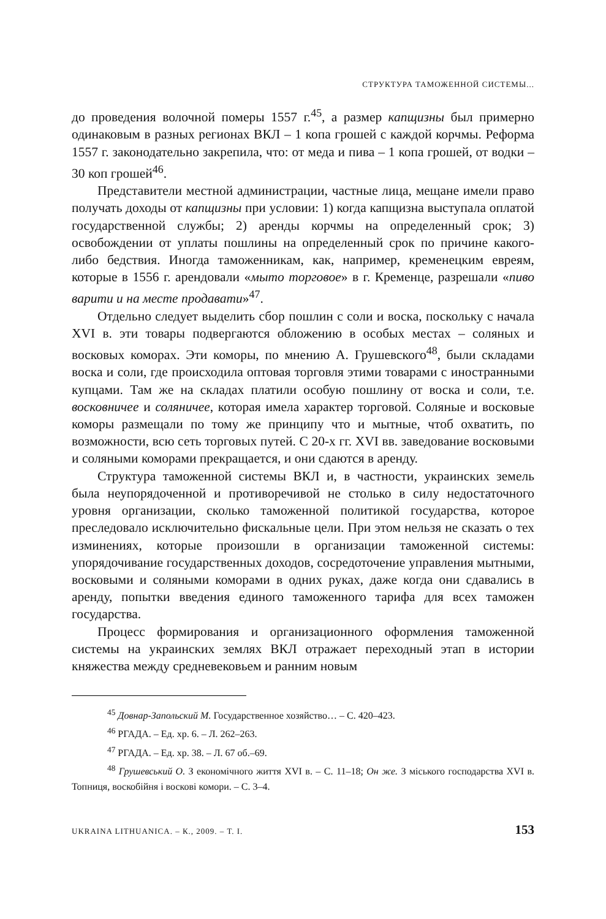СТРУКТУРА ТАМОЖЕННОЙ СИСТЕМЫ...
до проведения волочной померы 1557 г.<sup>45</sup>, а размер капщизны был примерно одинаковым в разных регионах ВКЛ – 1 копа грошей с каждой корчмы. Реформа 1557 г. законодательно закрепила, что: от меда и пива – 1 копа грошей, от водки – 30 коп грошей<sup>46</sup>.
Представители местной администрации, частные лица, мещане имели право получать доходы от капщизны при условии: 1) когда капщизна выступала оплатой государственной службы; 2) аренды корчмы на определенный срок; 3) освобождении от уплаты пошлины на определенный срок по причине какого-либо бедствия. Иногда таможенникам, как, например, кременецким евреям, которые в 1556 г. арендовали «мыто торговое» в г. Кременце, разрешали «пиво варити и на месте продавати»<sup>47</sup>.
Отдельно следует выделить сбор пошлин с соли и воска, поскольку с начала XVI в. эти товары подвергаются обложению в особых местах – соляных и восковых коморах. Эти коморы, по мнению А. Грушевского<sup>48</sup>, были складами воска и соли, где происходила оптовая торговля этими товарами с иностранными купцами. Там же на складах платили особую пошлину от воска и соли, т.е. восковничее и соляничее, которая имела характер торговой. Соляные и восковые коморы размещали по тому же принципу что и мытные, чтоб охватить, по возможности, всю сеть торговых путей. С 20-х гг. XVI вв. заведование восковыми и соляными коморами прекращается, и они сдаются в аренду.
Структура таможенной системы ВКЛ и, в частности, украинских земель была неупорядоченной и противоречивой не столько в силу недостаточного уровня организации, сколько таможенной политикой государства, которое преследовало исключительно фискальные цели. При этом нельзя не сказать о тех изминениях, которые произошли в организации таможенной системы: упорядочивание государственных доходов, сосредоточение управления мытными, восковыми и соляными коморами в одних руках, даже когда они сдавались в аренду, попытки введения единого таможенного тарифа для всех таможен государства.
Процесс формирования и организационного оформления таможенной системы на украинских землях ВКЛ отражает переходный этап в истории княжества между средневековьем и ранним новым
<sup>45</sup> Довнар-Запольский М. Государственное хозяйство… – С. 420–423.
<sup>46</sup> РГАДА. – Ед. хр. 6. – Л. 262–263.
<sup>47</sup> РГАДА. – Ед. хр. 38. – Л. 67 об.–69.
<sup>48</sup> Грушевський О. З економічного життя XVI в. – С. 11–18; Он же. З міського господарства XVI в. Топниця, воскобійня і воскові комори. – С. 3–4.
UKRAINA LITHUANICA. – К., 2009. – Т. I. 153